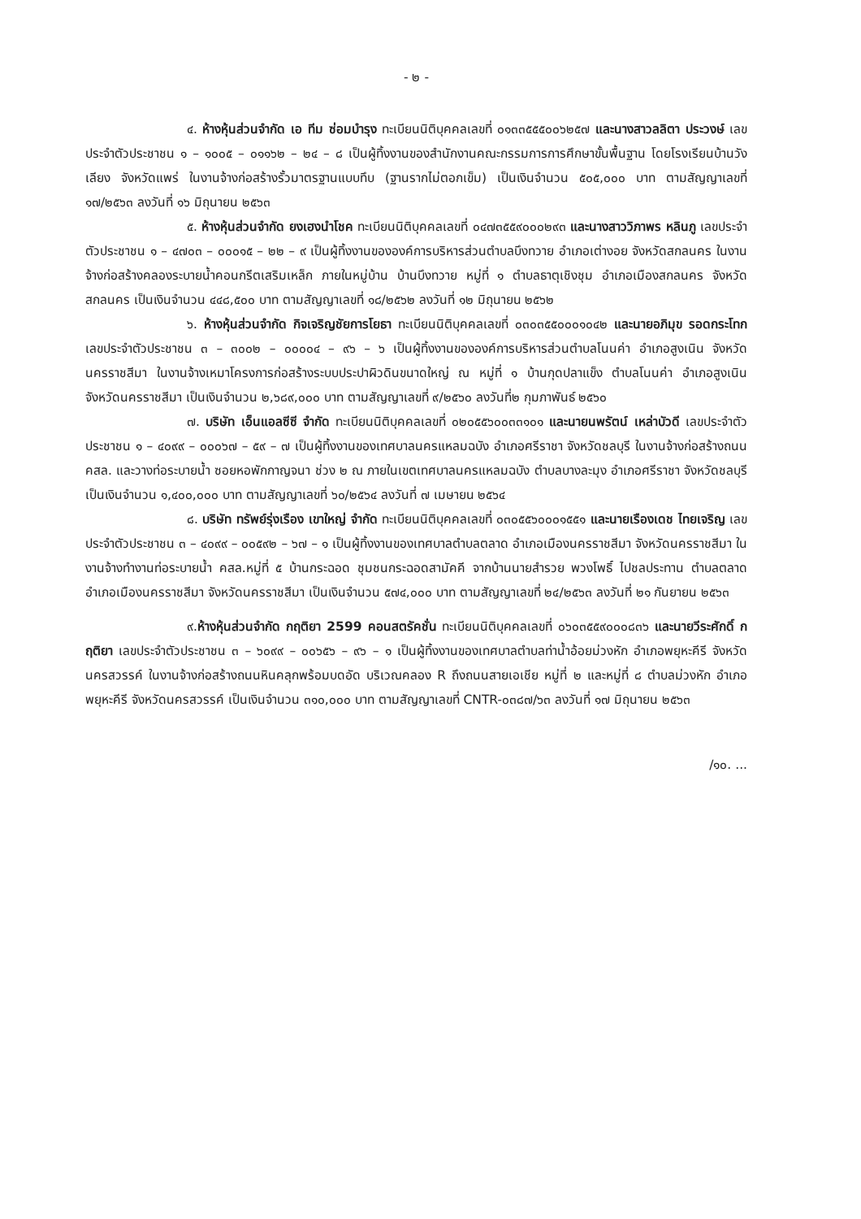- ๒ -
๔. ห้างหุ้นส่วนจำกัด เอ ทีม ซ่อมบำรุง ทะเบียนนิติบุคคลเลขที่ ๐๑๓๓๕๕๕๐๐๖๒๕๗ และนางสาวลลิตา ประวงษ์ เลขประจำตัวประชาชน ๑ – ๑๐๐๕ – ๐๑๑๖๒ – ๒๔ – ๘ เป็นผู้ทิ้งงานของสำนักงานคณะกรรมการการศึกษาขั้นพื้นฐาน โดยโรงเรียนบ้านวังเลียง จังหวัดแพร่ ในงานจ้างก่อสร้างรั้วมาตรฐานแบบทึบ (ฐานรากไม่ตอกเข็ม) เป็นเงินจำนวน ๕๐๕,๐๐๐ บาท ตามสัญญาเลขที่ ๑๗/๒๕๖๓ ลงวันที่ ๑๖ มิถุนายน ๒๕๖๓
๕. ห้างหุ้นส่วนจำกัด ยงเฮงนำโชค ทะเบียนนิติบุคคลเลขที่ ๐๔๗๓๕๕๙๐๐๐๒๙๓ และนางสาววิภาพร หลินภู เลขประจำตัวประชาชน ๑ – ๔๗๐๓ – ๐๐๐๑๕ – ๒๒ – ๙ เป็นผู้ทิ้งงานขององค์การบริหารส่วนตำบลบึงทวาย อำเภอเต่างอย จังหวัดสกลนคร ในงานจ้างก่อสร้างคลองระบายน้ำคอนกรีตเสริมเหล็ก ภายในหมู่บ้าน บ้านบึงทวาย หมู่ที่ ๑ ตำบลธาตุเชิงชุม อำเภอเมืองสกลนคร จังหวัดสกลนคร เป็นเงินจำนวน ๔๔๘,๕๐๐ บาท ตามสัญญาเลขที่ ๑๘/๒๕๖๒ ลงวันที่ ๑๒ มิถุนายน ๒๕๖๒
๖. ห้างหุ้นส่วนจำกัด กิจเจริญชัยการโยธา ทะเบียนนิติบุคคลเลขที่ ๐๓๐๓๕๕๐๐๐๑๐๔๒ และนายอภิมุข รอดกระโทก เลขประจำตัวประชาชน ๓ – ๓๐๐๒ – ๐๐๐๐๔ – ๙๖ – ๖ เป็นผู้ทิ้งงานขององค์การบริหารส่วนตำบลโนนค่า อำเภอสูงเนิน จังหวัดนครราชสีมา ในงานจ้างเหมาโครงการก่อสร้างระบบประปาผิวดินขนาดใหญ่ ณ หมู่ที่ ๑ บ้านกุดปลาแข็ง ตำบลโนนค่า อำเภอสูงเนิน จังหวัดนครราชสีมา เป็นเงินจำนวน ๒,๖๘๙,๐๐๐ บาท ตามสัญญาเลขที่ ๙/๒๕๖๐ ลงวันที่๒ กุมภาพันธ์ ๒๕๖๐
๗. บริษัท เอ็นแอลซีซี จำกัด ทะเบียนนิติบุคคลเลขที่ ๐๒๐๕๕๖๐๐๓๓๑๐๑ และนายนพรัตน์ เหล่าบัวดี เลขประจำตัวประชาชน ๑ – ๔๐๙๙ – ๐๐๐๖๗ – ๕๙ – ๗ เป็นผู้ทิ้งงานของเทศบาลนครแหลมฉบัง อำเภอศรีราชา จังหวัดชลบุรี ในงานจ้างก่อสร้างถนน คสล. และวางท่อระบายน้ำ ซอยหอพักกาญจนา ช่วง ๒ ณ ภายในเขตเทศบาลนครแหลมฉบัง ตำบลบางละมุง อำเภอศรีราชา จังหวัดชลบุรี เป็นเงินจำนวน ๑,๔๐๐,๐๐๐ บาท ตามสัญญาเลขที่ ๖๐/๒๕๖๔ ลงวันที่ ๗ เมษายน ๒๕๖๔
๘. บริษัท ทรัพย์รุ่งเรือง เขาใหญ่ จำกัด ทะเบียนนิติบุคคลเลขที่ ๐๓๐๕๕๖๐๐๐๑๕๕๑ และนายเรืองเดช ไทยเจริญ เลขประจำตัวประชาชน ๓ – ๔๐๙๙ – ๐๐๕๙๒ – ๖๗ – ๑ เป็นผู้ทิ้งงานของเทศบาลตำบลตลาด อำเภอเมืองนครราชสีมา จังหวัดนครราชสีมา ในงานจ้างทำงานท่อระบายน้ำ คสล.หมู่ที่ ๕ บ้านกระฉอด ชุมชนกระฉอดสามัคคี จากบ้านนายสำรวย พวงโพธิ์ ไปชลประทาน ตำบลตลาด อำเภอเมืองนครราชสีมา จังหวัดนครราชสีมา เป็นเงินจำนวน ๕๗๔,๐๐๐ บาท ตามสัญญาเลขที่ ๒๔/๒๕๖๓ ลงวันที่ ๒๑ กันยายน ๒๕๖๓
๙.ห้างหุ้นส่วนจำกัด กฤติยา 2599 คอนสตรัคชั่น ทะเบียนนิติบุคคลเลขที่ ๐๖๐๓๕๕๙๐๐๐๘๓๖ และนายวีระศักดิ์ กฤติยา เลขประจำตัวประชาชน ๓ – ๖๐๙๙ – ๐๐๖๕๖ – ๙๖ – ๑ เป็นผู้ทิ้งงานของเทศบาลตำบลท่าน้ำอ้อยม่วงหัก อำเภอพยุหะคีรี จังหวัดนครสวรรค์ ในงานจ้างก่อสร้างถนนหินคลุกพร้อมบดอัด บริเวณคลอง R ถึงถนนสายเอเชีย หมู่ที่ ๒ และหมู่ที่ ๘ ตำบลม่วงหัก อำเภอพยุหะคีรี จังหวัดนครสวรรค์ เป็นเงินจำนวน ๓๑๐,๐๐๐ บาท ตามสัญญาเลขที่ CNTR-๐๓๘๗/๖๓ ลงวันที่ ๑๗ มิถุนายน ๒๕๖๓
/๑๐. ...